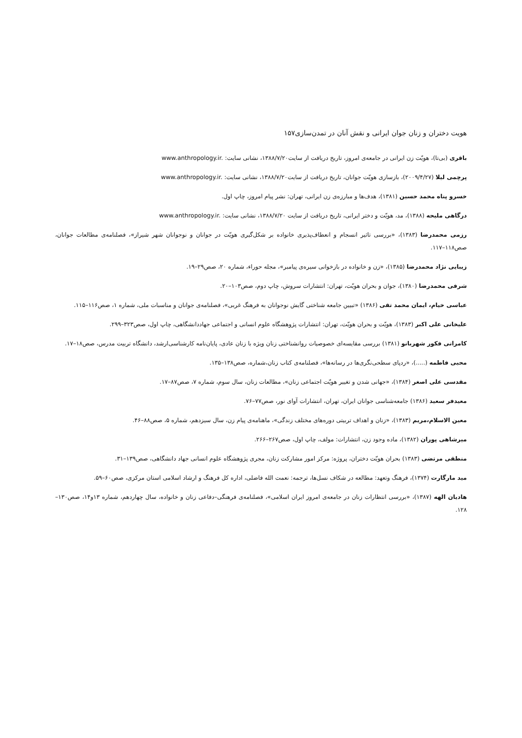هویت دختران و زنان جوان ایرانی و نقش آنان در تمدن‌سازی۱۵۷
باقری (بی‌تا)، هویّت زن ایرانی در جامعه‌ی امروز، تاریخ دریافت از سایت۱۳۸۸/۷/۲۰، نشانی سایت: www.anthropology.ir.
پرچمی لیلا (۲۰۰۹/۴/۲۷)، بازسازی هویّت جوانان، تاریخ دریافت از سایت۱۳۸۸/۷/۲۰، نشانی سایت: www.anthropology.ir.
خسرو پناه محمد حسین (۱۳۸۱)، هدف‌ها و مبارزه‌ی زن ایرانی، تهران: نشر پیام امروز، چاپ اول.
درگاهی ملیحه (۱۳۸۸)، مد، هویّت و دختر ایرانی، تاریخ دریافت از سایت ۱۳۸۸/۷/۲۰، نشانی سایت: www.anthropology.ir.
رزمی محمدرضا (۱۳۸۳)، «بررسی تاثیر انسجام و انعطاف‌پذیری خانواده بر شکل‌گیری هویّت در جوانان و نوجوانان شهر شیراز»، فصلنامه‌ی مطالعات جوانان، صص۱۱۸–۱۱۷.
زیبایی نژاد محمدرضا (۱۳۸۵)، «زن و خانواده در بازخوانی سیره‌ی پیامبر»، مجله حوراء، شماره ۲۰، صص۲۹–۱۹.
شرفی محمدرضا (۱۳۸۰)، جوان و بحران هویّت، تهران: انتشارات سروش، چاپ دوم، صص۱۰۳–۲۰.
عباسی خیام، ایمان محمد تقی (۱۳۸۶) «تبیین جامعه شناختی گایش نوجوانان به فرهنگ غربی»، فصلنامه‌ی جوانان و مناسبات ملی، شماره ۱، صص۱۱۶–۱۱۵.
علیخانی علی اکبر (۱۳۸۳)، هویّت و بحران هویّت، تهران: انتشارات پژوهشگاه علوم انسانی و اجتماعی جهاددانشگاهی، چاپ اول، صص۳۲۳–۲۹۹.
کامرانی فکور شهربانو (۱۳۸۱) بررسی مقایسه‌ای خصوصیات روانشناختی زنان ویژه با زنان عادی، پایان‌نامه کارشناسی‌ارشد، دانشگاه تربیت مدرس، صص۱۸–۱۷.
محبی فاطمه (.....)، «ردپای سطحی‌نگری‌ها در رسانه‌ها»، فصلنامه‌ی کتاب زنان،شماره، صص۱۳۸–۱۳۵.
مقدسی علی اصغر (۱۳۸۴)، «جهانی شدن و تغییر هویّت اجتماعی زنان»، مطالعات زنان، سال سوم، شماره ۷، صص۸۷–۱۷.
معیدفر سعید (۱۳۸۶) جامعه‌شناسی جوانان ایران، تهران، انتشارات آوای نور، صص۷۷–۷۶.
معین الاسلام،مریم (۱۳۸۳)، «زنان و اهداف تربیتی دوره‌های مختلف زندگی»، ماهنامه‌ی پیام زن، سال سیزدهم، شماره ۵، صص۸۸–۴۶.
میرشاهی پوران (۱۳۸۲)، ماده وجود زن، انتشارات: مولف، چاپ اول، صص۲۶۷–۲۶۶.
منطقی مرتضی (۱۳۸۳) بحران هویّت دختران، پروژه: مرکز امور مشارکت زنان، مجری پژوهشگاه علوم انسانی جهاد دانشگاهی، صص۱۳۹–۳۱.
مید مارگارت (۱۳۷۴)، فرهنگ وتعهد: مطالعه در شکاف نسل‌ها، ترجمه: نعمت الله فاضلی، اداره کل فرهنگ و ارشاد اسلامی استان مرکزی، صص۶۰–۵۹.
هادیان الهه (۱۳۸۷)، «بررسی انتظارات زنان در جامعه‌ی امروز ایران اسلامی»، فصلنامه‌ی فرهنگی–دفاعی زنان و خانواده، سال چهاردهم، شماره ۱۳و۱۴، صص۱۳۰–۱۲۸.